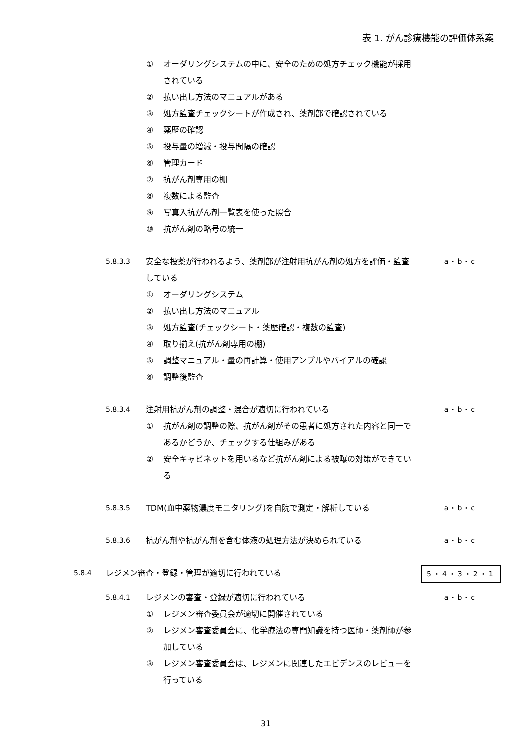表 1. がん診療機能の評価体系案
① オーダリングシステムの中に、安全のための処方チェック機能が採用されている
② 払い出し方法のマニュアルがある
③ 処方監査チェックシートが作成され、薬剤部で確認されている
④ 薬歴の確認
⑤ 投与量の増減・投与間隔の確認
⑥ 管理カード
⑦ 抗がん剤専用の棚
⑧ 複数による監査
⑨ 写真入抗がん剤一覧表を使った照合
⑩ 抗がん剤の略号の統一
5.8.3.3 安全な投薬が行われるよう、薬剤部が注射用抗がん剤の処方を評価・監査している a・b・c
① オーダリングシステム
② 払い出し方法のマニュアル
③ 処方監査(チェックシート・薬歴確認・複数の監査)
④ 取り揃え(抗がん剤専用の棚)
⑤ 調整マニュアル・量の再計算・使用アンプルやバイアルの確認
⑥ 調整後監査
5.8.3.4 注射用抗がん剤の調整・混合が適切に行われている a・b・c
① 抗がん剤の調整の際、抗がん剤がその患者に処方された内容と同一であるかどうか、チェックする仕組みがある
② 安全キャビネットを用いるなど抗がん剤による被曝の対策ができている
5.8.3.5 TDM(血中薬物濃度モニタリング)を自院で測定・解析している a・b・c
5.8.3.6 抗がん剤や抗がん剤を含む体液の処理方法が決められている a・b・c
5.8.4 レジメン審査・登録・管理が適切に行われている 5・4・3・2・1
5.8.4.1 レジメンの審査・登録が適切に行われている a・b・c
① レジメン審査委員会が適切に開催されている
② レジメン審査委員会に、化学療法の専門知識を持つ医師・薬剤師が参加している
③ レジメン審査委員会は、レジメンに関連したエビデンスのレビューを行っている
31